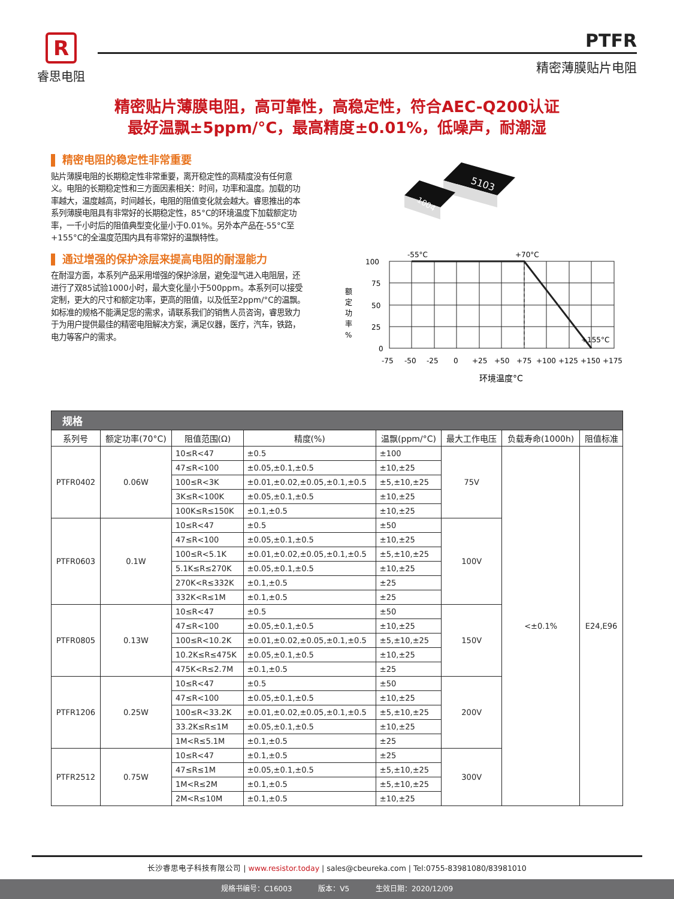R
睿思电阻
PTFR
精密薄膜贴片电阻
精密贴片薄膜电阻，高可靠性，高稳定性，符合AEC-Q200认证
最好温飘±5ppm/°C，最高精度±0.01%，低噪声，耐潮湿
精密电阻的稳定性非常重要
贴片薄膜电阻的长期稳定性非常重要，离开稳定性的高精度没有任何意义。电阻的长期稳定性和三方面因素相关：时间，功率和温度。加载的功率越大，温度越高，时间越长，电阻的阻值变化就会越大。睿思推出的本系列薄膜电阻具有非常好的长期稳定性，85°C的环境温度下加载额定功率，一千小时后的阻值典型变化量小于0.01%。另外本产品在-55°C至+155°C的全温度范围内具有非常好的温飘特性。
通过增强的保护涂层来提高电阻的耐湿能力
在耐湿方面，本系列产品采用增强的保护涂层，避免湿气进入电阻层，还进行了双85试验1000小时，最大变化量小于500ppm。本系列可以接受定制，更大的尺寸和额定功率，更高的阻值，以及低至2ppm/°C的温飘。如标准的规格不能满足您的需求，请联系我们的销售人员咨询，睿思致力于为用户提供最佳的精密电阻解决方案，满足仪器，医疗，汽车，铁路，电力等客户的需求。
5103
1004
-55°C
+70°C
+155°C
100
75
50
25
0
额
定
功
率
%
-75
-50
-25
0
+25
+50
+75
+100
+125
+150
+175
环境温度°C
| 规格 | | | | | | | |
| --- | --- | --- | --- | --- | --- | --- | --- |
| 系列号 | 额定功率(70°C) | 阻值范围(Ω) | 精度(%) | 温飘(ppm/°C) | 最大工作电压 | 负载寿命(1000h) | 阻值标准 |
| PTFR0402 | 0.06W | 10≤R<47 | ±0.5 | ±100 | 75V | <±0.1% | E24,E96 |
| | | 47≤R<100 | ±0.05,±0.1,±0.5 | ±10,±25 | | | |
| | | 100≤R<3K | ±0.01,±0.02,±0.05,±0.1,±0.5 | ±5,±10,±25 | | | |
| | | 3K≤R<100K | ±0.05,±0.1,±0.5 | ±10,±25 | | | |
| | | 100K≤R≤150K | ±0.1,±0.5 | ±10,±25 | | | |
| PTFR0603 | 0.1W | 10≤R<47 | ±0.5 | ±50 | 100V | | |
| | | 47≤R<100 | ±0.05,±0.1,±0.5 | ±10,±25 | | | |
| | | 100≤R<5.1K | ±0.01,±0.02,±0.05,±0.1,±0.5 | ±5,±10,±25 | | | |
| | | 5.1K≤R≤270K | ±0.05,±0.1,±0.5 | ±10,±25 | | | |
| | | 270K<R≤332K | ±0.1,±0.5 | ±25 | | | |
| | | 332K<R≤1M | ±0.1,±0.5 | ±25 | | | |
| PTFR0805 | 0.13W | 10≤R<47 | ±0.5 | ±50 | 150V | | |
| | | 47≤R<100 | ±0.05,±0.1,±0.5 | ±10,±25 | | | |
| | | 100≤R<10.2K | ±0.01,±0.02,±0.05,±0.1,±0.5 | ±5,±10,±25 | | | |
| | | 10.2K≤R≤475K | ±0.05,±0.1,±0.5 | ±10,±25 | | | |
| | | 475K<R≤2.7M | ±0.1,±0.5 | ±25 | | | |
| PTFR1206 | 0.25W | 10≤R<47 | ±0.5 | ±50 | 200V | | |
| | | 47≤R<100 | ±0.05,±0.1,±0.5 | ±10,±25 | | | |
| | | 100≤R<33.2K | ±0.01,±0.02,±0.05,±0.1,±0.5 | ±5,±10,±25 | | | |
| | | 33.2K≤R≤1M | ±0.05,±0.1,±0.5 | ±10,±25 | | | |
| | | 1M<R≤5.1M | ±0.1,±0.5 | ±25 | | | |
| PTFR2512 | 0.75W | 10≤R<47 | ±0.1,±0.5 | ±25 | 300V | | |
| | | 47≤R≤1M | ±0.05,±0.1,±0.5 | ±5,±10,±25 | | | |
| | | 1M<R≤2M | ±0.1,±0.5 | ±5,±10,±25 | | | |
| | | 2M<R≤10M | ±0.1,±0.5 | ±10,±25 | | | |
长沙睿思电子科技有限公司 | www.resistor.today | sales@cbeureka.com | Tel:0755-83981080/83981010
规格书编号：C16003 版本：V5 生效日期：2020/12/09